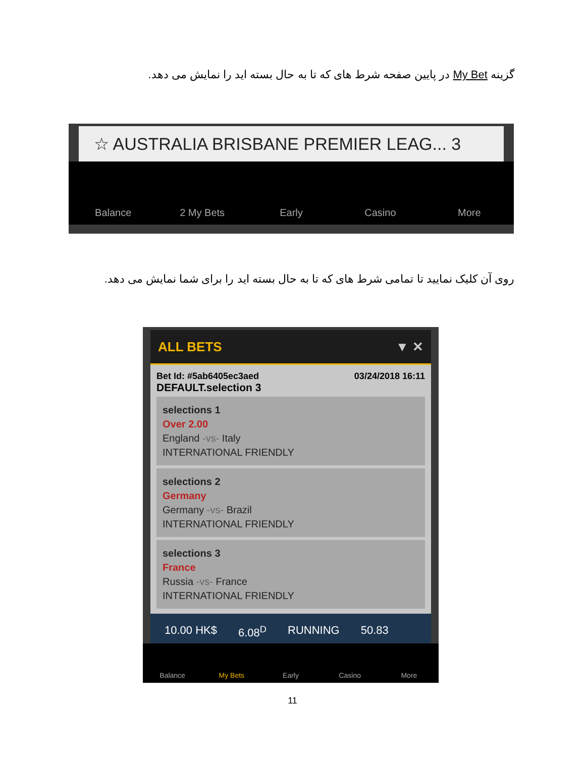گزینه My Bet در پایین صفحه شرط های که تا به حال بسته اید را نمایش می دهد.
☆ AUSTRALIA BRISBANE PREMIER LEAG... 3
Balance 2 My Bets Early Casino More
روی آن کلیک نمایید تا تمامی شرط های که تا به حال بسته اید را برای شما نمایش می دهد.
ALL BETS ▼ ✕
Bet Id: #5ab6405ec3aed 03/24/2018 16:11
DEFAULT.selection 3
selections 1
Over 2.00
England -vs- Italy
INTERNATIONAL FRIENDLY
selections 2
Germany
Germany -vs- Brazil
INTERNATIONAL FRIENDLY
selections 3
France
Russia -vs- France
INTERNATIONAL FRIENDLY
10.00 HK$ 6.08<sup>D</sup> RUNNING 50.83
Balance My Bets Early Casino More
11